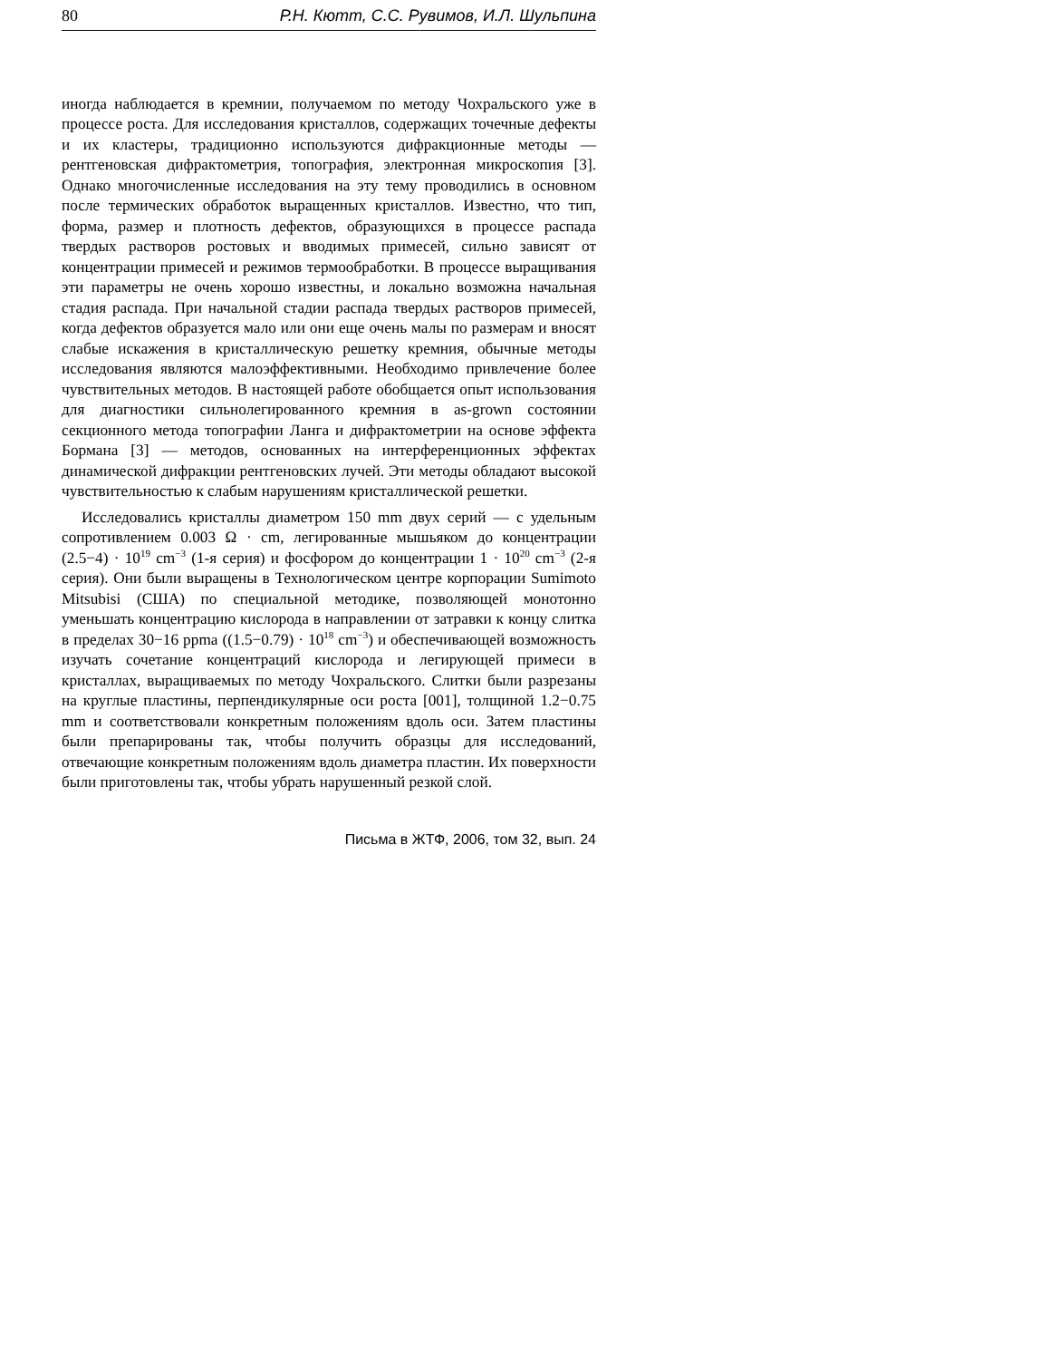80 Р.Н. Кютт, С.С. Рувимов, И.Л. Шульпина
иногда наблюдается в кремнии, получаемом по методу Чохральского уже в процессе роста. Для исследования кристаллов, содержащих точечные дефекты и их кластеры, традиционно используются дифракционные методы — рентгеновская дифрактометрия, топография, электронная микроскопия [3]. Однако многочисленные исследования на эту тему проводились в основном после термических обработок выращенных кристаллов. Известно, что тип, форма, размер и плотность дефектов, образующихся в процессе распада твердых растворов ростовых и вводимых примесей, сильно зависят от концентрации примесей и режимов термообработки. В процессе выращивания эти параметры не очень хорошо известны, и локально возможна начальная стадия распада. При начальной стадии распада твердых растворов примесей, когда дефектов образуется мало или они еще очень малы по размерам и вносят слабые искажения в кристаллическую решетку кремния, обычные методы исследования являются малоэффективными. Необходимо привлечение более чувствительных методов. В настоящей работе обобщается опыт использования для диагностики сильнолегированного кремния в as-grown состоянии секционного метода топографии Ланга и дифрактометрии на основе эффекта Бормана [3] — методов, основанных на интерференционных эффектах динамической дифракции рентгеновских лучей. Эти методы обладают высокой чувствительностью к слабым нарушениям кристаллической решетки.
Исследовались кристаллы диаметром 150 mm двух серий — с удельным сопротивлением 0.003 Ω · cm, легированные мышьяком до концентрации (2.5−4) · 10<sup>19</sup> cm<sup>−3</sup> (1-я серия) и фосфором до концентрации 1 · 10<sup>20</sup> cm<sup>−3</sup> (2-я серия). Они были выращены в Технологическом центре корпорации Sumimoto Mitsubisi (США) по специальной методике, позволяющей монотонно уменьшать концентрацию кислорода в направлении от затравки к концу слитка в пределах 30−16 ppma ((1.5−0.79) · 10<sup>18</sup> cm<sup>−3</sup>) и обеспечивающей возможность изучать сочетание концентраций кислорода и легирующей примеси в кристаллах, выращиваемых по методу Чохральского. Слитки были разрезаны на круглые пластины, перпендикулярные оси роста [001], толщиной 1.2−0.75 mm и соответствовали конкретным положениям вдоль оси. Затем пластины были препарированы так, чтобы получить образцы для исследований, отвечающие конкретным положениям вдоль диаметра пластин. Их поверхности были приготовлены так, чтобы убрать нарушенный резкой слой.
Письма в ЖТФ, 2006, том 32, вып. 24